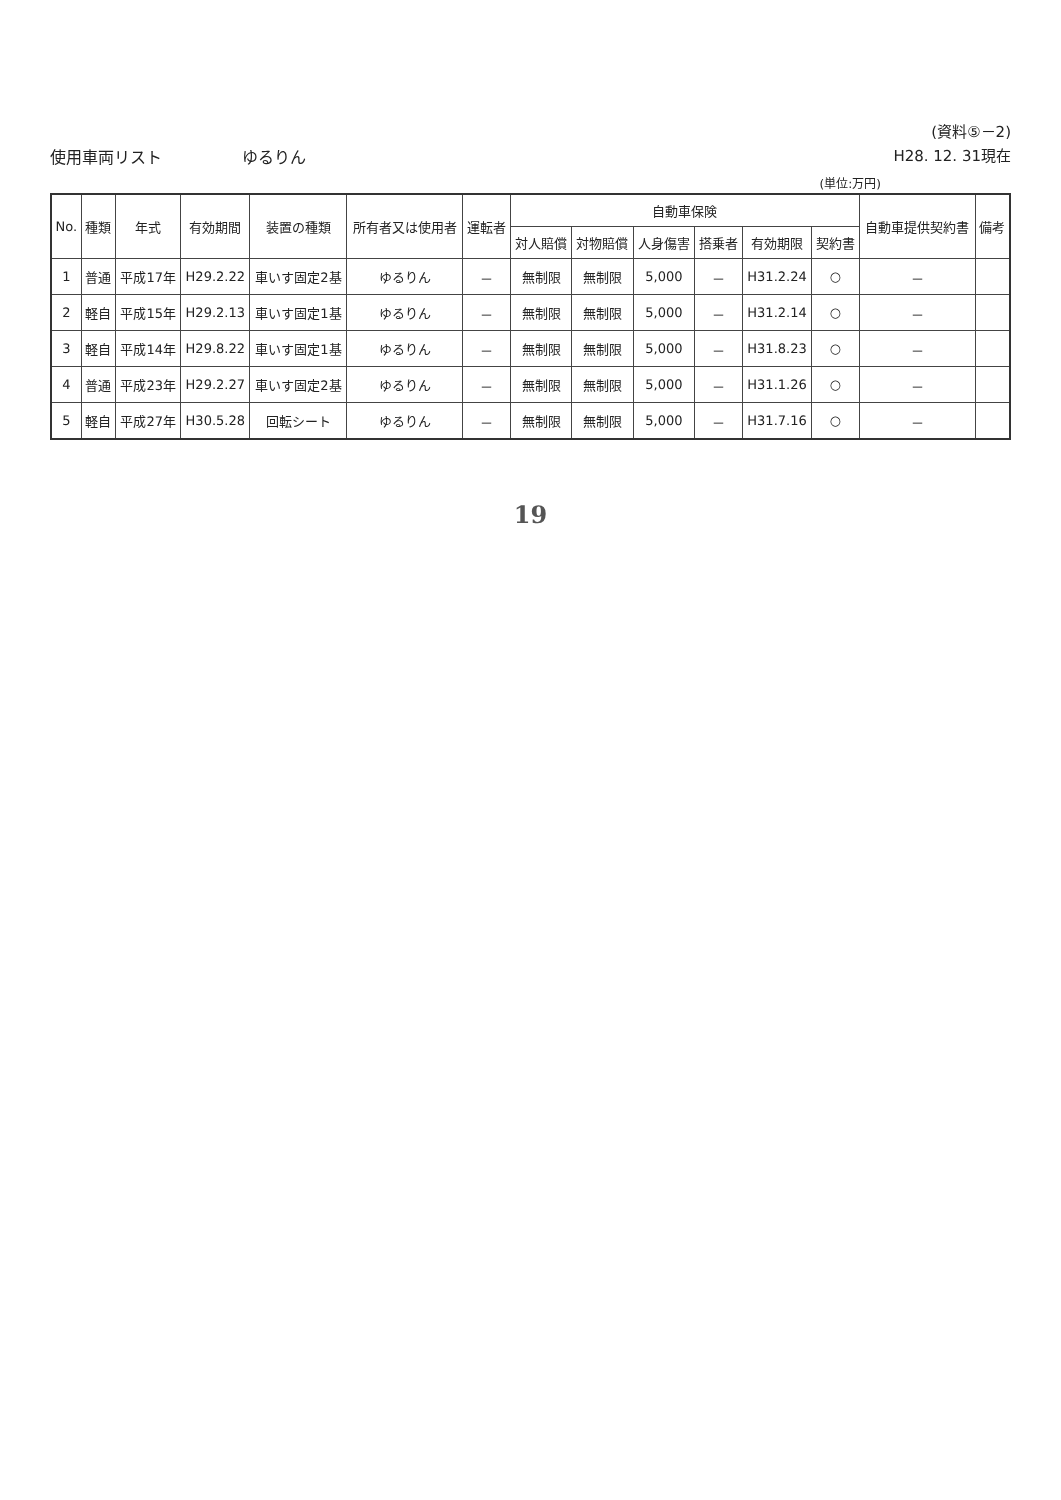使用車両リスト　　　　　ゆるりん
(資料⑤－2)
H28. 12. 31現在
(単位:万円)
| No. | 種類 | 年式 | 有効期間 | 装置の種類 | 所有者又は使用者 | 運転者 | 自動車保険 | | | | | | 自動車提供契約書 | 備考 |
| --- | --- | --- | --- | --- | --- | --- | --- | --- | --- | --- | --- | --- | --- | --- |
| | | | | | | | 対人賠償 | 対物賠償 | 人身傷害 | 搭乗者 | 有効期限 | 契約書 | | |
| 1 | 普通 | 平成17年 | H29.2.22 | 車いす固定2基 | ゆるりん | － | 無制限 | 無制限 | 5,000 | － | H31.2.24 | ○ | － | |
| 2 | 軽自 | 平成15年 | H29.2.13 | 車いす固定1基 | ゆるりん | － | 無制限 | 無制限 | 5,000 | － | H31.2.14 | ○ | － | |
| 3 | 軽自 | 平成14年 | H29.8.22 | 車いす固定1基 | ゆるりん | － | 無制限 | 無制限 | 5,000 | － | H31.8.23 | ○ | － | |
| 4 | 普通 | 平成23年 | H29.2.27 | 車いす固定2基 | ゆるりん | － | 無制限 | 無制限 | 5,000 | － | H31.1.26 | ○ | － | |
| 5 | 軽自 | 平成27年 | H30.5.28 | 回転シート | ゆるりん | － | 無制限 | 無制限 | 5,000 | － | H31.7.16 | ○ | － | |
19